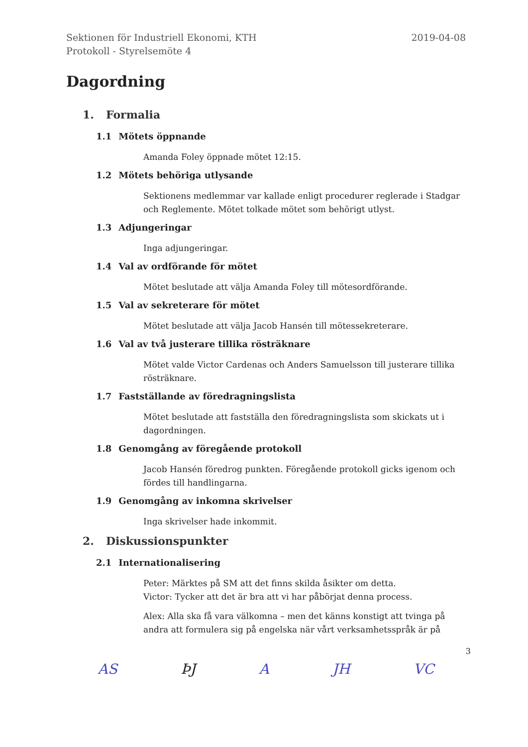Sektionen för Industriell Ekonomi, KTH
Protokoll - Styrelsemöte 4
2019-04-08
Dagordning
1. Formalia
1.1 Mötets öppnande
Amanda Foley öppnade mötet 12:15.
1.2 Mötets behöriga utlysande
Sektionens medlemmar var kallade enligt procedurer reglerade i Stadgar och Reglemente. Mötet tolkade mötet som behörigt utlyst.
1.3 Adjungeringar
Inga adjungeringar.
1.4 Val av ordförande för mötet
Mötet beslutade att välja Amanda Foley till mötesordförande.
1.5 Val av sekreterare för mötet
Mötet beslutade att välja Jacob Hansén till mötessekreterare.
1.6 Val av två justerare tillika rösträknare
Mötet valde Victor Cardenas och Anders Samuelsson till justerare tillika rösträknare.
1.7 Fastställande av föredragningslista
Mötet beslutade att fastställa den föredragningslista som skickats ut i dagordningen.
1.8 Genomgång av föregående protokoll
Jacob Hansén föredrog punkten. Föregående protokoll gicks igenom och fördes till handlingarna.
1.9 Genomgång av inkomna skrivelser
Inga skrivelser hade inkommit.
2. Diskussionspunkter
2.1 Internationalisering
Peter: Märktes på SM att det finns skilda åsikter om detta.
Victor: Tycker att det är bra att vi har påbörjat denna process.
Alex: Alla ska få vara välkomna – men det känns konstigt att tvinga på andra att formulera sig på engelska när vårt verksamhetsspråk är på
3
AS ÞJ A JH VC